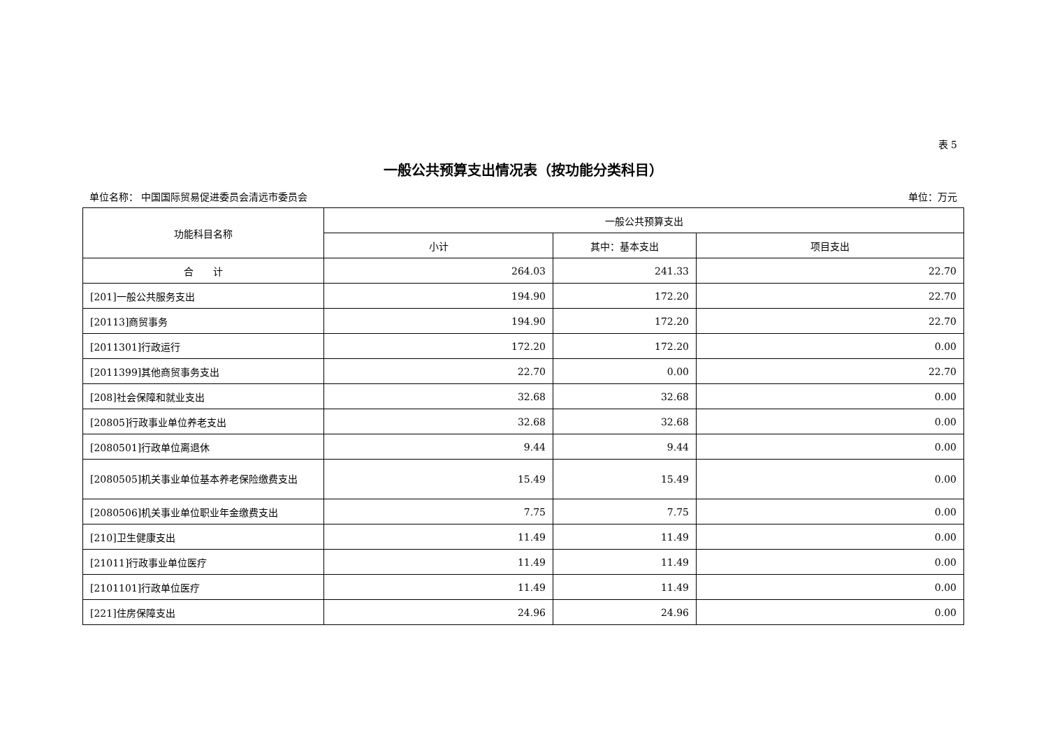表 5
一般公共预算支出情况表（按功能分类科目）
单位名称： 中国国际贸易促进委员会清远市委员会 单位：万元
| 功能科目名称 | 一般公共预算支出 | | |
| --- | --- | --- | --- |
| | 小计 | 其中：基本支出 | 项目支出 |
| 合 计 | 264.03 | 241.33 | 22.70 |
| [201]一般公共服务支出 | 194.90 | 172.20 | 22.70 |
| [20113]商贸事务 | 194.90 | 172.20 | 22.70 |
| [2011301]行政运行 | 172.20 | 172.20 | 0.00 |
| [2011399]其他商贸事务支出 | 22.70 | 0.00 | 22.70 |
| [208]社会保障和就业支出 | 32.68 | 32.68 | 0.00 |
| [20805]行政事业单位养老支出 | 32.68 | 32.68 | 0.00 |
| [2080501]行政单位离退休 | 9.44 | 9.44 | 0.00 |
| [2080505]机关事业单位基本养老保险缴费支出 | 15.49 | 15.49 | 0.00 |
| [2080506]机关事业单位职业年金缴费支出 | 7.75 | 7.75 | 0.00 |
| [210]卫生健康支出 | 11.49 | 11.49 | 0.00 |
| [21011]行政事业单位医疗 | 11.49 | 11.49 | 0.00 |
| [2101101]行政单位医疗 | 11.49 | 11.49 | 0.00 |
| [221]住房保障支出 | 24.96 | 24.96 | 0.00 |